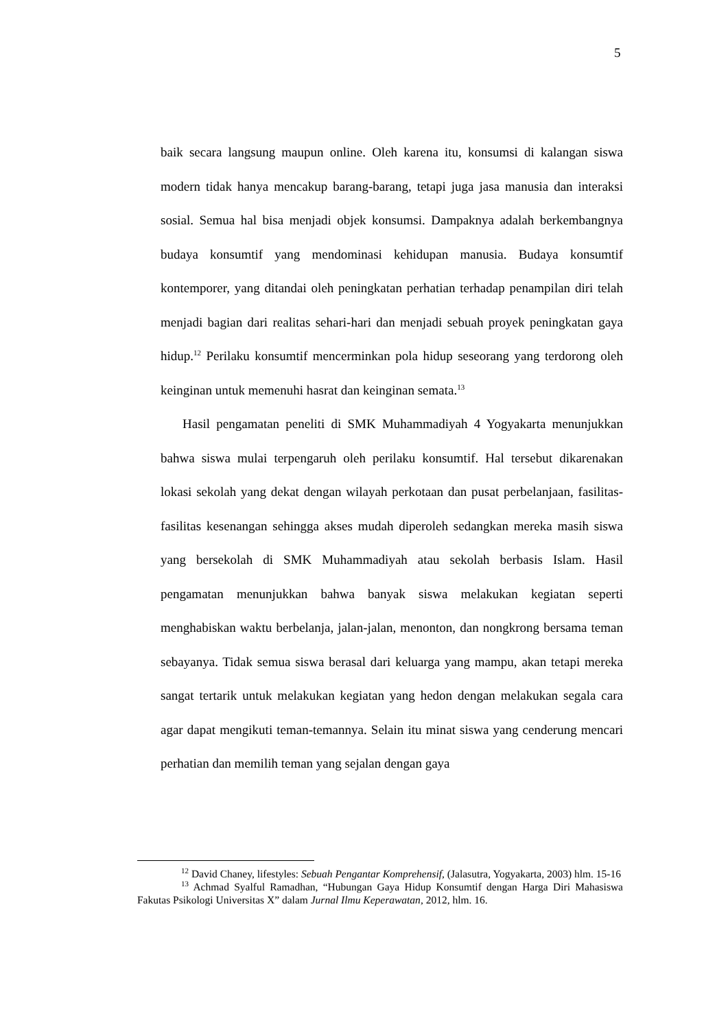5
baik secara langsung maupun online. Oleh karena itu, konsumsi di kalangan siswa modern tidak hanya mencakup barang-barang, tetapi juga jasa manusia dan interaksi sosial. Semua hal bisa menjadi objek konsumsi. Dampaknya adalah berkembangnya budaya konsumtif yang mendominasi kehidupan manusia. Budaya konsumtif kontemporer, yang ditandai oleh peningkatan perhatian terhadap penampilan diri telah menjadi bagian dari realitas sehari-hari dan menjadi sebuah proyek peningkatan gaya hidup.<sup>12</sup> Perilaku konsumtif mencerminkan pola hidup seseorang yang terdorong oleh keinginan untuk memenuhi hasrat dan keinginan semata.<sup>13</sup>
Hasil pengamatan peneliti di SMK Muhammadiyah 4 Yogyakarta menunjukkan bahwa siswa mulai terpengaruh oleh perilaku konsumtif. Hal tersebut dikarenakan lokasi sekolah yang dekat dengan wilayah perkotaan dan pusat perbelanjaan, fasilitas-fasilitas kesenangan sehingga akses mudah diperoleh sedangkan mereka masih siswa yang bersekolah di SMK Muhammadiyah atau sekolah berbasis Islam. Hasil pengamatan menunjukkan bahwa banyak siswa melakukan kegiatan seperti menghabiskan waktu berbelanja, jalan-jalan, menonton, dan nongkrong bersama teman sebayanya. Tidak semua siswa berasal dari keluarga yang mampu, akan tetapi mereka sangat tertarik untuk melakukan kegiatan yang hedon dengan melakukan segala cara agar dapat mengikuti teman-temannya. Selain itu minat siswa yang cenderung mencari perhatian dan memilih teman yang sejalan dengan gaya
<sup>12</sup> David Chaney, lifestyles: Sebuah Pengantar Komprehensif, (Jalasutra, Yogyakarta, 2003) hlm. 15-16
<sup>13</sup> Achmad Syalful Ramadhan, “Hubungan Gaya Hidup Konsumtif dengan Harga Diri Mahasiswa Fakutas Psikologi Universitas X” dalam Jurnal Ilmu Keperawatan, 2012, hlm. 16.